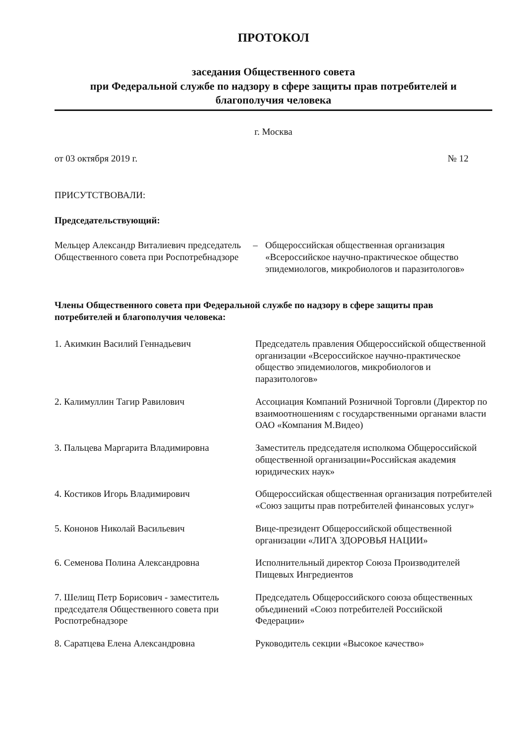ПРОТОКОЛ
заседания Общественного совета
при Федеральной службе по надзору в сфере защиты прав потребителей и
благополучия человека
г. Москва
от 03 октября 2019 г. № 12
ПРИСУТСТВОВАЛИ:
Председательствующий:
| Мельцер Александр Виталиевич председатель Общественного совета при Роспотребнадзоре | – | Общероссийская общественная организация «Всероссийское научно-практическое общество эпидемиологов, микробиологов и паразитологов» |
Члены Общественного совета при Федеральной службе по надзору в сфере защиты прав потребителей и благополучия человека:
| 1. Акимкин Василий Геннадьевич | Председатель правления Общероссийской общественной организации «Всероссийское научно-практическое общество эпидемиологов, микробиологов и паразитологов» |
| 2. Калимуллин Тагир Равилович | Ассоциация Компаний Розничной Торговли (Директор по взаимоотношениям с государственными органами власти ОАО «Компания М.Видео) |
| 3. Пальцева Маргарита Владимировна | Заместитель председателя исполкома Общероссийской общественной организации«Российская академия юридических наук» |
| 4. Костиков Игорь Владимирович | Общероссийская общественная организация потребителей «Союз защиты прав потребителей финансовых услуг» |
| 5. Кононов Николай Васильевич | Вице-президент Общероссийской общественной организации «ЛИГА ЗДОРОВЬЯ НАЦИИ» |
| 6. Семенова Полина Александровна | Исполнительный директор Союза Производителей Пищевых Ингредиентов |
| 7. Шелищ Петр Борисович - заместитель председателя Общественного совета при Роспотребнадзоре | Председатель Общероссийского союза общественных объединений «Союз потребителей Российской Федерации» |
| 8. Саратцева Елена Александровна | Руководитель секции «Высокое качество» |